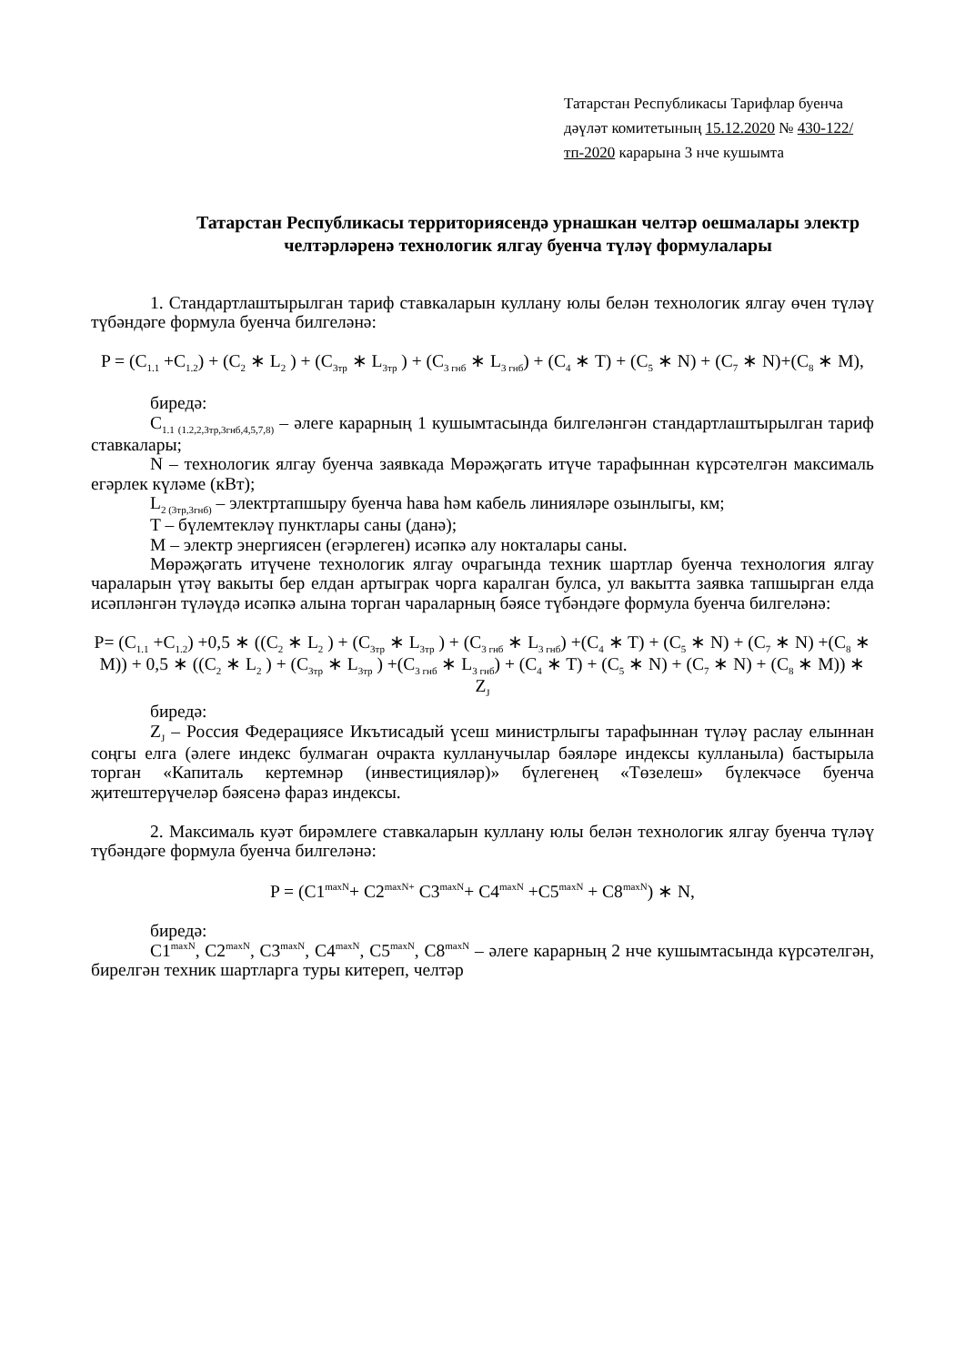Татарстан Республикасы Тарифлар буенча дәүләт комитетының 15.12.2020 № 430-122/тп-2020 карарына 3 нче кушымта
Татарстан Республикасы территориясендә урнашкан челтәр оешмалары электр челтәрләренә технологик ялгау буенча түләү формулалары
1. Стандартлаштырылган тариф ставкаларын куллану юлы белән технологик ялгау өчен түләү түбәндәге формула буенча билгеләнә:
P = (C<sub>1.1</sub> +C<sub>1.2</sub>) + (C<sub>2</sub> ∗ L<sub>2</sub> ) + (C<sub>3тр</sub> ∗ L<sub>3тр</sub> ) + (C<sub>3 гнб</sub> ∗ L<sub>3 гнб</sub>) + (C<sub>4</sub> ∗ T) + (C<sub>5</sub> ∗ N) + (C<sub>7</sub> ∗ N)+(C<sub>8</sub> ∗ M),
биредә:
C<sub>1.1 (1.2,2,3тр,3гнб,4,5,7,8)</sub> – әлеге карарның 1 кушымтасында билгеләнгән стандартлаштырылган тариф ставкалары;
N – технологик ялгау буенча заявкада Мөрәҗәгать итүче тарафыннан күрсәтелгән максималь егәрлек күләме (кВт);
L<sub>2 (3тр,3гнб)</sub> – электртапшыру буенча һава һәм кабель линияләре озынлыгы, км;
T – бүлемтекләү пунктлары саны (данә);
M – электр энергиясен (егәрлеген) исәпкә алу нокталары саны.
Мөрәҗәгать итүчене технологик ялгау очрагында техник шартлар буенча технология ялгау чараларын үтәү вакыты бер елдан артыграк чорга каралган булса, ул вакытта заявка тапшырган елда исәпләнгән түләүдә исәпкә алына торган чараларның бәясе түбәндәге формула буенча билгеләнә:
P= (C<sub>1.1</sub> +C<sub>1.2</sub>) +0,5 ∗ ((C<sub>2</sub> ∗ L<sub>2</sub> ) + (C<sub>3тр</sub> ∗ L<sub>3тр</sub> ) + (C<sub>3 гнб</sub> ∗ L<sub>3 гнб</sub>) +(C<sub>4</sub> ∗ T) + (C<sub>5</sub> ∗ N) + (C<sub>7</sub> ∗ N) +(C<sub>8</sub> ∗ M)) + 0,5 ∗ ((C<sub>2</sub> ∗ L<sub>2</sub> ) + (C<sub>3тр</sub> ∗ L<sub>3тр</sub> ) +(C<sub>3 гнб</sub> ∗ L<sub>3 гнб</sub>) + (C<sub>4</sub> ∗ T) + (C<sub>5</sub> ∗ N) + (C<sub>7</sub> ∗ N) + (C<sub>8</sub> ∗ M)) ∗ Z<sub>J</sub>
биредә:
Z<sub>J</sub> – Россия Федерациясе Икътисадый үсеш министрлыгы тарафыннан түләү раслау елыннан соңгы елга (әлеге индекс булмаган очракта кулланучылар бәяләре индексы кулланыла) бастырыла торган «Капиталь кертемнәр (инвестицияләр)» бүлегенең «Төзелеш» бүлекчәсе буенча җитештерүчеләр бәясенә фараз индексы.
2. Максималь куәт бирәмлеге ставкаларын куллану юлы белән технологик ялгау буенча түләү түбәндәге формула буенча билгеләнә:
P = (C1<sup>maxN</sup>+ C2<sup>maxN+</sup> C3<sup>maxN</sup>+ C4<sup>maxN</sup> +C5<sup>maxN</sup> + C8<sup>maxN</sup>) ∗ N,
биредә:
C1<sup>maxN</sup>, C2<sup>maxN</sup>, C3<sup>maxN</sup>, C4<sup>maxN</sup>, C5<sup>maxN</sup>, C8<sup>maxN</sup> – әлеге карарның 2 нче кушымтасында күрсәтелгән, бирелгән техник шартларга туры китереп, челтәр